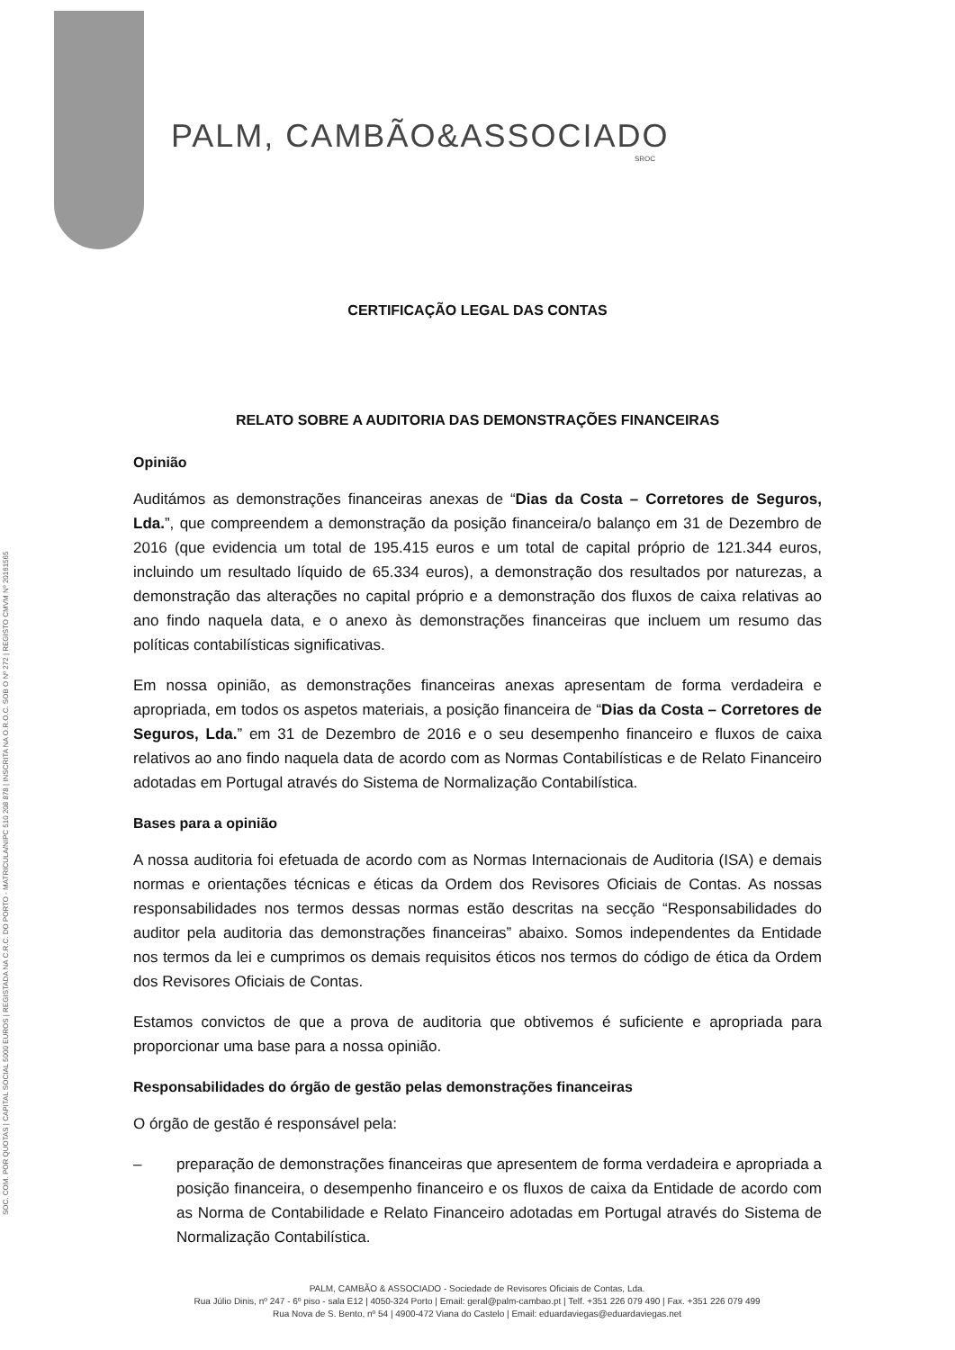SOC. COM. POR QUOTAS | CAPITAL SOCIAL 5000 EUROS | REGISTADA NA C.R.C. DO PORTO - MATRICULA/NIPC 510 208 878 | INSCRITA NA O.R.O.C. SOB O Nº 272 | REGISTO CMVM Nº 20161565
PALM, CAMBÃO&ASSOCIADO
SROC
CERTIFICAÇÃO LEGAL DAS CONTAS
RELATO SOBRE A AUDITORIA DAS DEMONSTRAÇÕES FINANCEIRAS
Opinião
Auditámos as demonstrações financeiras anexas de “Dias da Costa – Corretores de Seguros, Lda.”, que compreendem a demonstração da posição financeira/o balanço em 31 de Dezembro de 2016 (que evidencia um total de 195.415 euros e um total de capital próprio de 121.344 euros, incluindo um resultado líquido de 65.334 euros), a demonstração dos resultados por naturezas, a demonstração das alterações no capital próprio e a demonstração dos fluxos de caixa relativas ao ano findo naquela data, e o anexo às demonstrações financeiras que incluem um resumo das políticas contabilísticas significativas.
Em nossa opinião, as demonstrações financeiras anexas apresentam de forma verdadeira e apropriada, em todos os aspetos materiais, a posição financeira de “Dias da Costa – Corretores de Seguros, Lda.” em 31 de Dezembro de 2016 e o seu desempenho financeiro e fluxos de caixa relativos ao ano findo naquela data de acordo com as Normas Contabilísticas e de Relato Financeiro adotadas em Portugal através do Sistema de Normalização Contabilística.
Bases para a opinião
A nossa auditoria foi efetuada de acordo com as Normas Internacionais de Auditoria (ISA) e demais normas e orientações técnicas e éticas da Ordem dos Revisores Oficiais de Contas. As nossas responsabilidades nos termos dessas normas estão descritas na secção “Responsabilidades do auditor pela auditoria das demonstrações financeiras” abaixo. Somos independentes da Entidade nos termos da lei e cumprimos os demais requisitos éticos nos termos do código de ética da Ordem dos Revisores Oficiais de Contas.
Estamos convictos de que a prova de auditoria que obtivemos é suficiente e apropriada para proporcionar uma base para a nossa opinião.
Responsabilidades do órgão de gestão pelas demonstrações financeiras
O órgão de gestão é responsável pela:
– preparação de demonstrações financeiras que apresentem de forma verdadeira e apropriada a posição financeira, o desempenho financeiro e os fluxos de caixa da Entidade de acordo com as Norma de Contabilidade e Relato Financeiro adotadas em Portugal através do Sistema de Normalização Contabilística.
PALM, CAMBÃO & ASSOCIADO - Sociedade de Revisores Oficiais de Contas, Lda.
Rua Júlio Dinis, nº 247 - 6º piso - sala E12 | 4050-324 Porto | Email: geral@palm-cambao.pt | Telf. +351 226 079 490 | Fax. +351 226 079 499
Rua Nova de S. Bento, nº 54 | 4900-472 Viana do Castelo | Email: eduardaviegas@eduardaviegas.net